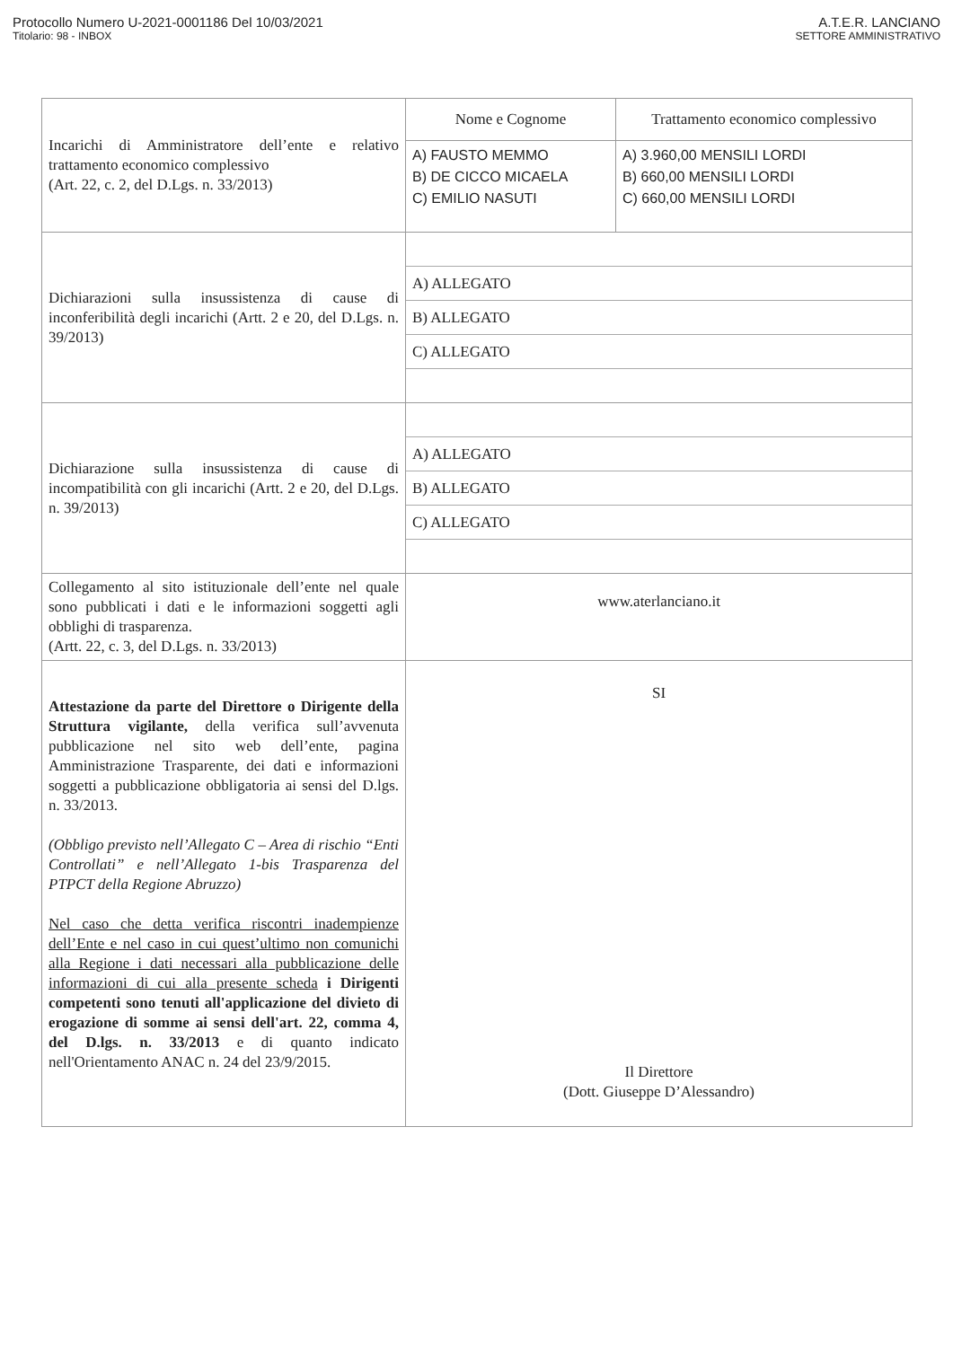Protocollo Numero U-2021-0001186 Del 10/03/2021
Titolario: 98 - INBOX
A.T.E.R. LANCIANO
SETTORE AMMINISTRATIVO
| Incarichi di Amministratore dell’ente e relativo trattamento economico complessivo (Art. 22, c. 2, del D.Lgs. n. 33/2013) | Nome e Cognome | Trattamento economico complessivo |
| | A) FAUSTO MEMMO B) DE CICCO MICAELA C) EMILIO NASUTI | A) 3.960,00 MENSILI LORDI B) 660,00 MENSILI LORDI C) 660,00 MENSILI LORDI |
| Dichiarazioni sulla insussistenza di cause di inconferibilità degli incarichi (Artt. 2 e 20, del D.Lgs. n. 39/2013) | / A) ALLEGATO / / B) ALLEGATO / / C) ALLEGATO / | |
| Dichiarazione sulla insussistenza di cause di incompatibilità con gli incarichi (Artt. 2 e 20, del D.Lgs. n. 39/2013) | / A) ALLEGATO / / B) ALLEGATO / / C) ALLEGATO / | |
| Collegamento al sito istituzionale dell’ente nel quale sono pubblicati i dati e le informazioni soggetti agli obblighi di trasparenza. (Artt. 22, c. 3, del D.Lgs. n. 33/2013) | www.aterlanciano.it | |
| Attestazione da parte del Direttore o Dirigente della Struttura vigilante, della verifica sull’avvenuta pubblicazione nel sito web dell’ente, pagina Amministrazione Trasparente, dei dati e informazioni soggetti a pubblicazione obbligatoria ai sensi del D.lgs. n. 33/2013. (Obbligo previsto nell’Allegato C – Area di rischio “Enti Controllati” e nell’Allegato 1-bis Trasparenza del PTPCT della Regione Abruzzo) Nel caso che detta verifica riscontri inadempienze dell’Ente e nel caso in cui quest’ultimo non comunichi alla Regione i dati necessari alla pubblicazione delle informazioni di cui alla presente scheda i Dirigenti competenti sono tenuti all'applicazione del divieto di erogazione di somme ai sensi dell'art. 22, comma 4, del D.lgs. n. 33/2013 e di quanto indicato nell'Orientamento ANAC n. 24 del 23/9/2015. | SI Il Direttore (Dott. Giuseppe D’Alessandro) | |